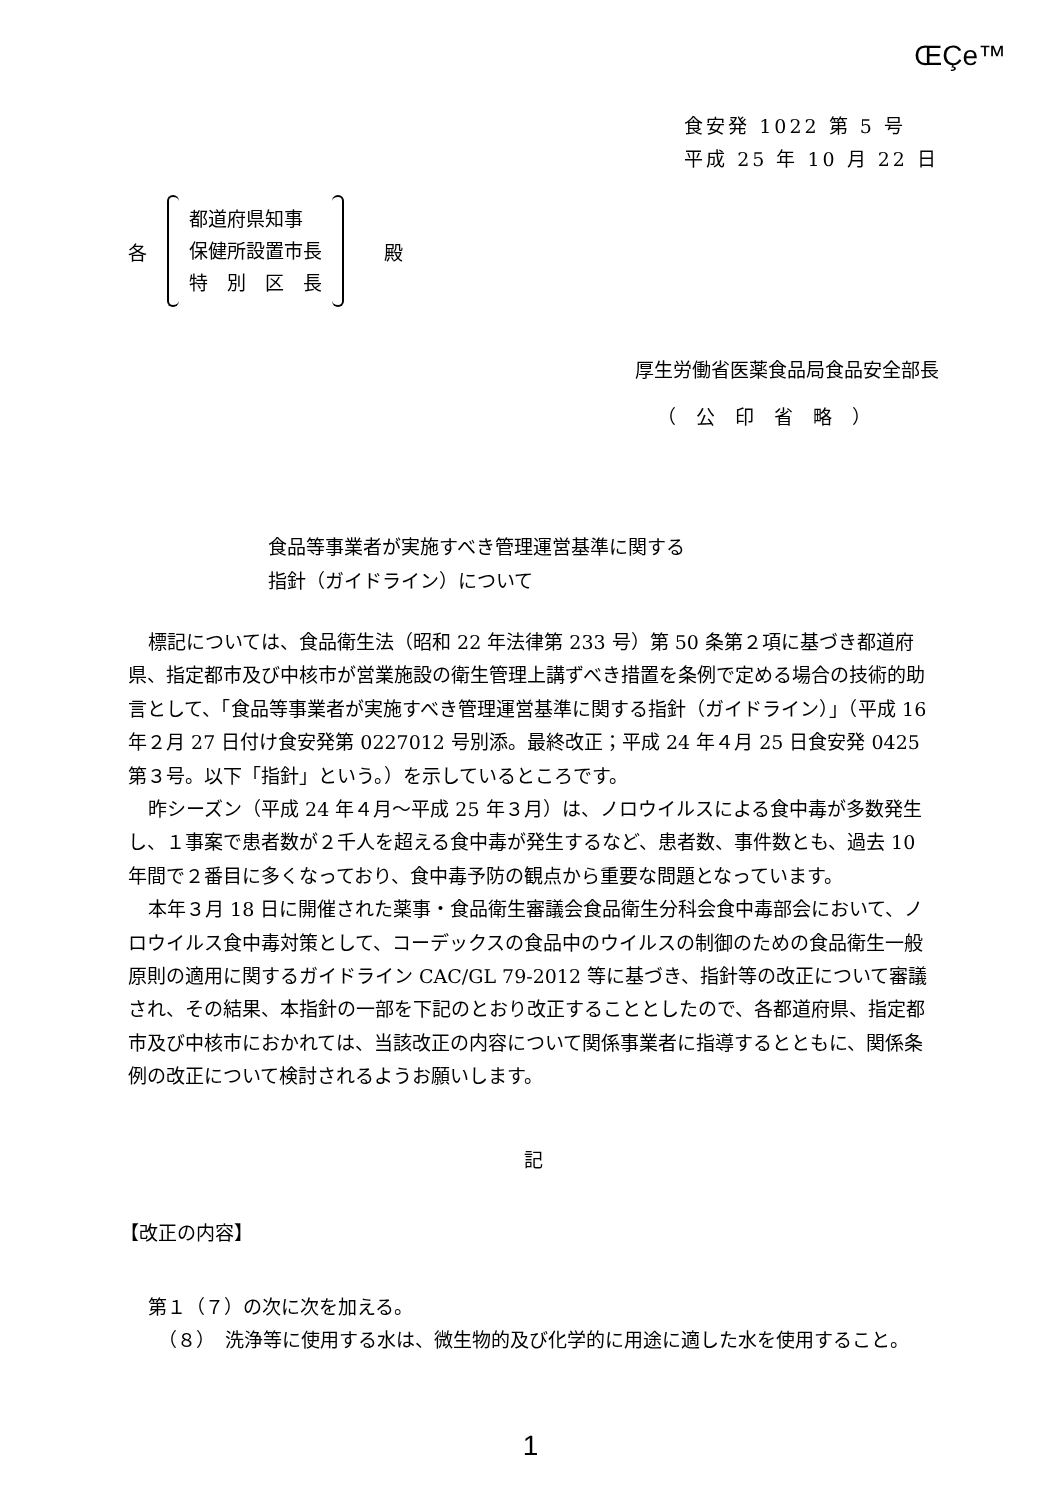ŒÇe™
食安発 1022 第 5 号
平成 25 年 10 月 22 日
各
都道府県知事
保健所設置市長
特　別　区　長
殿
厚生労働省医薬食品局食品安全部長
（公印省略）
食品等事業者が実施すべき管理運営基準に関する
指針（ガイドライン）について
標記については、食品衛生法（昭和 22 年法律第 233 号）第 50 条第２項に基づき都道府県、指定都市及び中核市が営業施設の衛生管理上講ずべき措置を条例で定める場合の技術的助言として、「食品等事業者が実施すべき管理運営基準に関する指針（ガイドライン）」（平成 16 年２月 27 日付け食安発第 0227012 号別添。最終改正；平成 24 年４月 25 日食安発 0425 第３号。以下「指針」という。）を示しているところです。
昨シーズン（平成 24 年４月～平成 25 年３月）は、ノロウイルスによる食中毒が多数発生し、１事案で患者数が２千人を超える食中毒が発生するなど、患者数、事件数とも、過去 10 年間で２番目に多くなっており、食中毒予防の観点から重要な問題となっています。
本年３月 18 日に開催された薬事・食品衛生審議会食品衛生分科会食中毒部会において、ノロウイルス食中毒対策として、コーデックスの食品中のウイルスの制御のための食品衛生一般原則の適用に関するガイドライン CAC/GL 79-2012 等に基づき、指針等の改正について審議され、その結果、本指針の一部を下記のとおり改正することとしたので、各都道府県、指定都市及び中核市におかれては、当該改正の内容について関係事業者に指導するとともに、関係条例の改正について検討されるようお願いします。
記
【改正の内容】
第１（７）の次に次を加える。
（８）　洗浄等に使用する水は、微生物的及び化学的に用途に適した水を使用すること。
1